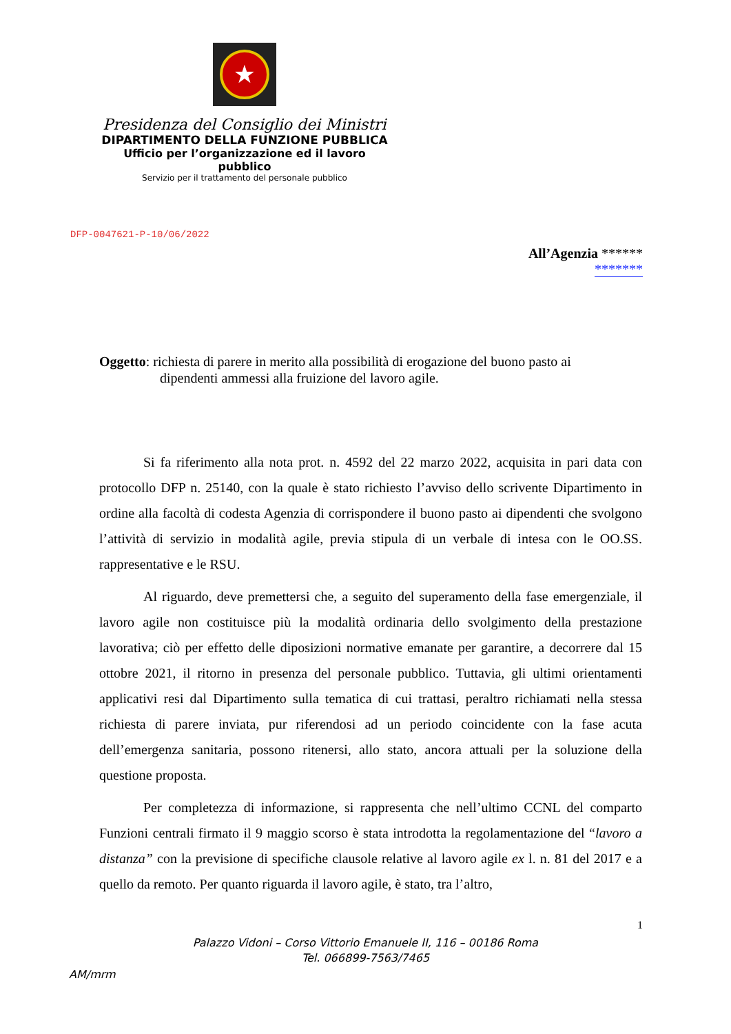★
Presidenza del Consiglio dei Ministri
DIPARTIMENTO DELLA FUNZIONE PUBBLICA
Ufficio per l’organizzazione ed il lavoro pubblico
Servizio per il trattamento del personale pubblico
DFP-0047621-P-10/06/2022
All’Agenzia ******
*******
Oggetto: richiesta di parere in merito alla possibilità di erogazione del buono pasto ai
dipendenti ammessi alla fruizione del lavoro agile.
Si fa riferimento alla nota prot. n. 4592 del 22 marzo 2022, acquisita in pari data con protocollo DFP n. 25140, con la quale è stato richiesto l’avviso dello scrivente Dipartimento in ordine alla facoltà di codesta Agenzia di corrispondere il buono pasto ai dipendenti che svolgono l’attività di servizio in modalità agile, previa stipula di un verbale di intesa con le OO.SS. rappresentative e le RSU.
Al riguardo, deve premettersi che, a seguito del superamento della fase emergenziale, il lavoro agile non costituisce più la modalità ordinaria dello svolgimento della prestazione lavorativa; ciò per effetto delle diposizioni normative emanate per garantire, a decorrere dal 15 ottobre 2021, il ritorno in presenza del personale pubblico. Tuttavia, gli ultimi orientamenti applicativi resi dal Dipartimento sulla tematica di cui trattasi, peraltro richiamati nella stessa richiesta di parere inviata, pur riferendosi ad un periodo coincidente con la fase acuta dell’emergenza sanitaria, possono ritenersi, allo stato, ancora attuali per la soluzione della questione proposta.
Per completezza di informazione, si rappresenta che nell’ultimo CCNL del comparto Funzioni centrali firmato il 9 maggio scorso è stata introdotta la regolamentazione del “lavoro a distanza” con la previsione di specifiche clausole relative al lavoro agile ex l. n. 81 del 2017 e a quello da remoto. Per quanto riguarda il lavoro agile, è stato, tra l’altro,
1
Palazzo Vidoni – Corso Vittorio Emanuele II, 116 – 00186 Roma
Tel. 066899-7563/7465
AM/mrm